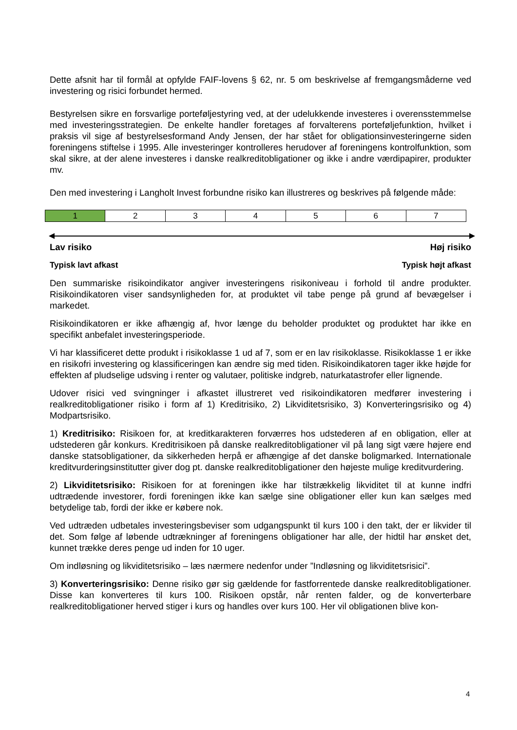Dette afsnit har til formål at opfylde FAIF-lovens § 62, nr. 5 om beskrivelse af fremgangsmåderne ved investering og risici forbundet hermed.
Bestyrelsen sikre en forsvarlige porteføljestyring ved, at der udelukkende investeres i overensstemmelse med investeringsstrategien. De enkelte handler foretages af forvalterens porteføljefunktion, hvilket i praksis vil sige af bestyrelsesformand Andy Jensen, der har stået for obligationsinvesteringerne siden foreningens stiftelse i 1995. Alle investeringer kontrolleres herudover af foreningens kontrolfunktion, som skal sikre, at der alene investeres i danske realkreditobligationer og ikke i andre værdipapirer, produkter mv.
Den med investering i Langholt Invest forbundne risiko kan illustreres og beskrives på følgende måde:
| 1 | 2 | 3 | 4 | 5 | 6 | 7 |
Lav risiko Høj risiko
Typisk lavt afkast Typisk højt afkast
Den summariske risikoindikator angiver investeringens risikoniveau i forhold til andre produkter. Risikoindikatoren viser sandsynligheden for, at produktet vil tabe penge på grund af bevægelser i markedet.
Risikoindikatoren er ikke afhængig af, hvor længe du beholder produktet og produktet har ikke en specifikt anbefalet investeringsperiode.
Vi har klassificeret dette produkt i risikoklasse 1 ud af 7, som er en lav risikoklasse. Risikoklasse 1 er ikke en risikofri investering og klassificeringen kan ændre sig med tiden. Risikoindikatoren tager ikke højde for effekten af pludselige udsving i renter og valutaer, politiske indgreb, naturkatastrofer eller lignende.
Udover risici ved svingninger i afkastet illustreret ved risikoindikatoren medfører investering i realkreditobligationer risiko i form af 1) Kreditrisiko, 2) Likviditetsrisiko, 3) Konverteringsrisiko og 4) Modpartsrisiko.
1) Kreditrisiko: Risikoen for, at kreditkarakteren forværres hos udstederen af en obligation, eller at udstederen går konkurs. Kreditrisikoen på danske realkreditobligationer vil på lang sigt være højere end danske statsobligationer, da sikkerheden herpå er afhængige af det danske boligmarked. Internationale kreditvurderingsinstitutter giver dog pt. danske realkreditobligationer den højeste mulige kreditvurdering.
2) Likviditetsrisiko: Risikoen for at foreningen ikke har tilstrækkelig likviditet til at kunne indfri udtrædende investorer, fordi foreningen ikke kan sælge sine obligationer eller kun kan sælges med betydelige tab, fordi der ikke er købere nok.
Ved udtræden udbetales investeringsbeviser som udgangspunkt til kurs 100 i den takt, der er likvider til det. Som følge af løbende udtrækninger af foreningens obligationer har alle, der hidtil har ønsket det, kunnet trække deres penge ud inden for 10 uger.
Om indløsning og likviditetsrisiko – læs nærmere nedenfor under ”Indløsning og likviditetsrisici”.
3) Konverteringsrisiko: Denne risiko gør sig gældende for fastforrentede danske realkreditobligationer. Disse kan konverteres til kurs 100. Risikoen opstår, når renten falder, og de konverterbare realkreditobligationer herved stiger i kurs og handles over kurs 100. Her vil obligationen blive kon-
4